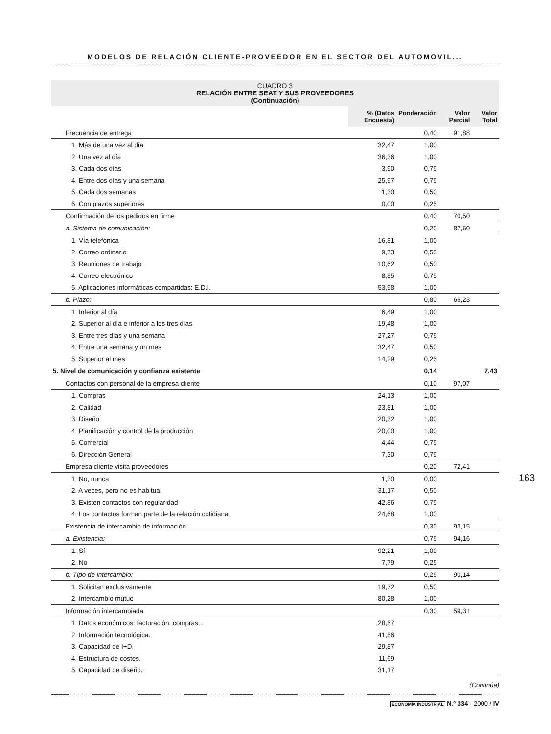MODELOS DE RELACIÓN CLIENTE-PROVEEDOR EN EL SECTOR DEL AUTOMOVIL...
CUADRO 3
RELACIÓN ENTRE SEAT Y SUS PROVEEDORES
(Continuación)
| | % (Datos Encuesta) | Ponderación | Valor Parcial | Valor Total |
| Frecuencia de entrega | | 0,40 | 91,88 | |
| 1. Más de una vez al día | 32,47 | 1,00 | | |
| 2. Una vez al día | 36,36 | 1,00 | | |
| 3. Cada dos días | 3,90 | 0,75 | | |
| 4. Entre dos días y una semana | 25,97 | 0,75 | | |
| 5. Cada dos semanas | 1,30 | 0,50 | | |
| 6. Con plazos superiores | 0,00 | 0,25 | | |
| Confirmación de los pedidos en firme | | 0,40 | 70,50 | |
| a. Sistema de comunicación: | | 0,20 | 87,60 | |
| 1. Vía telefónica | 16,81 | 1,00 | | |
| 2. Correo ordinario | 9,73 | 0,50 | | |
| 3. Reuniones de trabajo | 10,62 | 0,50 | | |
| 4. Correo electrónico | 8,85 | 0,75 | | |
| 5. Aplicaciones informáticas compartidas: E.D.I. | 53,98 | 1,00 | | |
| b. Plazo: | | 0,80 | 66,23 | |
| 1. Inferior al día | 6,49 | 1,00 | | |
| 2. Superior al día e inferior a los tres días | 19,48 | 1,00 | | |
| 3. Entre tres días y una semana | 27,27 | 0,75 | | |
| 4. Entre una semana y un mes | 32,47 | 0,50 | | |
| 5. Superior al mes | 14,29 | 0,25 | | |
| 5. Nivel de comunicación y confianza existente | | 0,14 | | 7,43 |
| Contactos con personal de la empresa cliente | | 0,10 | 97,07 | |
| 1. Compras | 24,13 | 1,00 | | |
| 2. Calidad | 23,81 | 1,00 | | |
| 3. Diseño | 20,32 | 1,00 | | |
| 4. Planificación y control de la producción | 20,00 | 1,00 | | |
| 5. Comercial | 4,44 | 0,75 | | |
| 6. Dirección General | 7,30 | 0,75 | | |
| Empresa cliente visita proveedores | | 0,20 | 72,41 | |
| 1. No, nunca | 1,30 | 0,00 | | |
| 2. A veces, pero no es habitual | 31,17 | 0,50 | | |
| 3. Existen contactos con regularidad | 42,86 | 0,75 | | |
| 4. Los contactos forman parte de la relación cotidiana | 24,68 | 1,00 | | |
| Existencia de intercambio de información | | 0,30 | 93,15 | |
| a. Existencia: | | 0,75 | 94,16 | |
| 1. Sí | 92,21 | 1,00 | | |
| 2. No | 7,79 | 0,25 | | |
| b. Tipo de intercambio: | | 0,25 | 90,14 | |
| 1. Solicitan exclusivamente | 19,72 | 0,50 | | |
| 2. Intercambio mutuo | 80,28 | 1,00 | | |
| Información intercambiada | | 0,30 | 59,31 | |
| 1. Datos económicos: facturación, compras,.. | 28,57 | | | |
| 2. Información tecnológica. | 41,56 | | | |
| 3. Capacidad de I+D. | 29,87 | | | |
| 4. Estructura de costes. | 11,69 | | | |
| 5. Capacidad de diseño. | 31,17 | | | |
(Continúa)
163
ECONOMÍA INDUSTRIAL N.º 334 · 2000 / IV